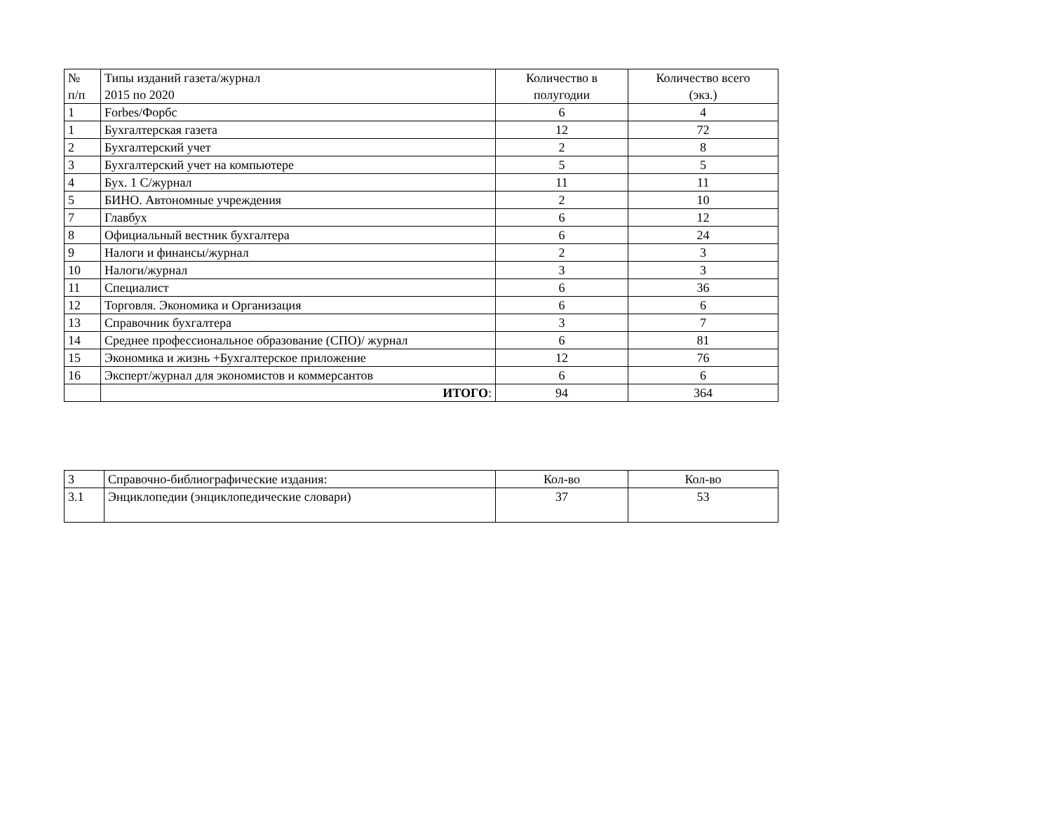| № п/п | Типы изданий газета/журнал 2015 по 2020 | Количество в полугодии | Количество всего (экз.) |
| --- | --- | --- | --- |
| 1 | Forbes/Форбс | 6 | 4 |
| 1 | Бухгалтерская газета | 12 | 72 |
| 2 | Бухгалтерский учет | 2 | 8 |
| 3 | Бухгалтерский учет на компьютере | 5 | 5 |
| 4 | Бух. 1 С/журнал | 11 | 11 |
| 5 | БИНО. Автономные учреждения | 2 | 10 |
| 7 | Главбух | 6 | 12 |
| 8 | Официальный вестник бухгалтера | 6 | 24 |
| 9 | Налоги и финансы/журнал | 2 | 3 |
| 10 | Налоги/журнал | 3 | 3 |
| 11 | Специалист | 6 | 36 |
| 12 | Торговля. Экономика и Организация | 6 | 6 |
| 13 | Справочник бухгалтера | 3 | 7 |
| 14 | Среднее профессиональное образование (СПО)/ журнал | 6 | 81 |
| 15 | Экономика и жизнь +Бухгалтерское приложение | 12 | 76 |
| 16 | Эксперт/журнал для экономистов и коммерсантов | 6 | 6 |
| | ИТОГО : | 94 | 364 |
| 3 | Справочно-библиографические издания: | Кол-во | Кол-во |
| 3.1 | Энциклопедии (энциклопедические словари) | 37 | 53 |